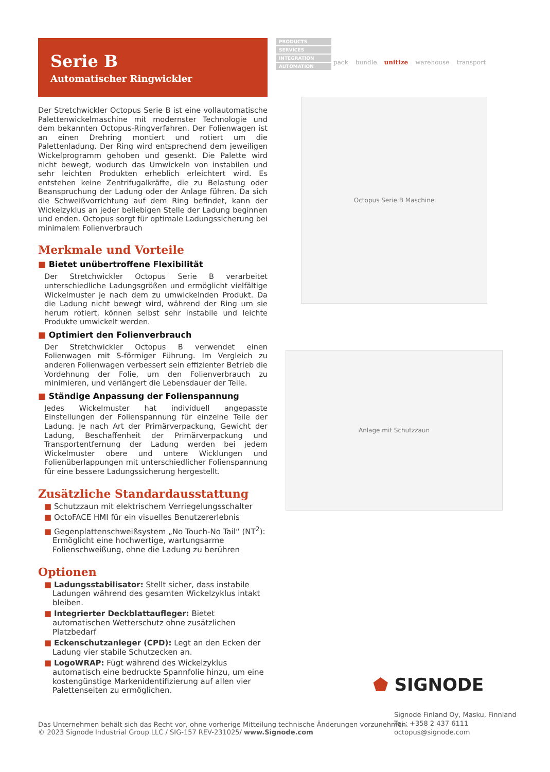Serie B
Automatischer Ringwickler
Der Stretchwickler Octopus Serie B ist eine vollautomatische Palettenwickelmaschine mit modernster Technologie und dem bekannten Octopus-Ringverfahren. Der Folienwagen ist an einen Drehring montiert und rotiert um die Palettenladung. Der Ring wird entsprechend dem jeweiligen Wickelprogramm gehoben und gesenkt. Die Palette wird nicht bewegt, wodurch das Umwickeln von instabilen und sehr leichten Produkten erheblich erleichtert wird. Es entstehen keine Zentrifugalkräfte, die zu Belastung oder Beanspruchung der Ladung oder der Anlage führen. Da sich die Schweißvorrichtung auf dem Ring befindet, kann der Wickelzyklus an jeder beliebigen Stelle der Ladung beginnen und enden. Octopus sorgt für optimale Ladungssicherung bei minimalem Folienverbrauch
Merkmale und Vorteile
■ Bietet unübertroffene Flexibilität
Der Stretchwickler Octopus Serie B verarbeitet unterschiedliche Ladungsgrößen und ermöglicht vielfältige Wickelmuster je nach dem zu umwickelnden Produkt. Da die Ladung nicht bewegt wird, während der Ring um sie herum rotiert, können selbst sehr instabile und leichte Produkte umwickelt werden.
■ Optimiert den Folienverbrauch
Der Stretchwickler Octopus B verwendet einen Folienwagen mit S-förmiger Führung. Im Vergleich zu anderen Folienwagen verbessert sein effizienter Betrieb die Vordehnung der Folie, um den Folienverbrauch zu minimieren, und verlängert die Lebensdauer der Teile.
■ Ständige Anpassung der Folienspannung
Jedes Wickelmuster hat individuell angepasste Einstellungen der Folienspannung für einzelne Teile der Ladung. Je nach Art der Primärverpackung, Gewicht der Ladung, Beschaffenheit der Primärverpackung und Transportentfernung der Ladung werden bei jedem Wickelmuster obere und untere Wicklungen und Folienüberlappungen mit unterschiedlicher Folienspannung für eine bessere Ladungssicherung hergestellt.
Zusätzliche Standardausstattung
■ Schutzzaun mit elektrischem Verriegelungsschalter
■ OctoFACE HMI für ein visuelles Benutzererlebnis
■ Gegenplattenschweißsystem „No Touch-No Tail“ (NT<sup>2</sup>): Ermöglicht eine hochwertige, wartungsarme Folienschweißung, ohne die Ladung zu berühren
Optionen
■ Ladungsstabilisator: Stellt sicher, dass instabile Ladungen während des gesamten Wickelzyklus intakt bleiben.
■ Integrierter Deckblattaufleger: Bietet automatischen Wetterschutz ohne zusätzlichen Platzbedarf
■ Eckenschutzanleger (CPD): Legt an den Ecken der Ladung vier stabile Schutzecken an.
■ LogoWRAP: Fügt während des Wickelzyklus automatisch eine bedruckte Spannfolie hinzu, um eine kostengünstige Markenidentifizierung auf allen vier Palettenseiten zu ermöglichen.
PRODUCTS
SERVICES
INTEGRATION
AUTOMATION
pack bundle unitize warehouse transport
Octopus Serie B Maschine
Anlage mit Schutzzaun
⬟ SIGNODE
Signode Finland Oy, Masku, Finnland
Tel.: +358 2 437 6111
octopus@signode.com
Das Unternehmen behält sich das Recht vor, ohne vorherige Mitteilung technische Änderungen vorzunehmen.
© 2023 Signode Industrial Group LLC / SIG-157 REV-231025/ www.Signode.com